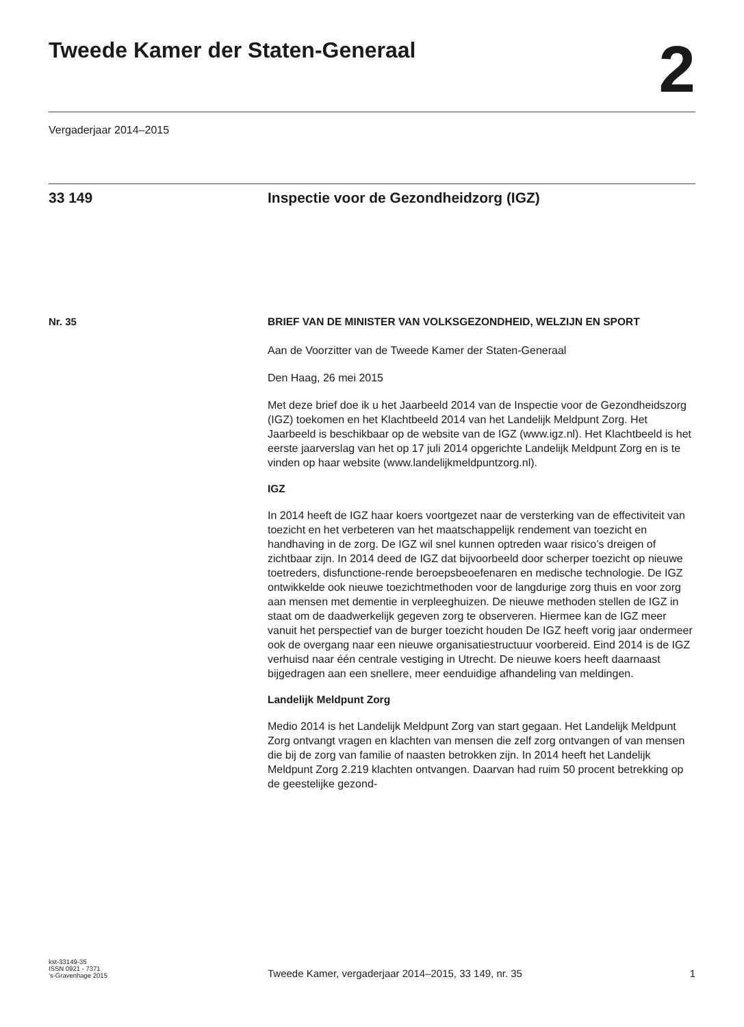Tweede Kamer der Staten-Generaal
2
Vergaderjaar 2014–2015
33 149 Inspectie voor de Gezondheidzorg (IGZ)
Nr. 35 BRIEF VAN DE MINISTER VAN VOLKSGEZONDHEID, WELZIJN EN SPORT
Aan de Voorzitter van de Tweede Kamer der Staten-Generaal
Den Haag, 26 mei 2015
Met deze brief doe ik u het Jaarbeeld 2014 van de Inspectie voor de Gezondheidszorg (IGZ) toekomen en het Klachtbeeld 2014 van het Landelijk Meldpunt Zorg. Het Jaarbeeld is beschikbaar op de website van de IGZ (www.igz.nl). Het Klachtbeeld is het eerste jaarverslag van het op 17 juli 2014 opgerichte Landelijk Meldpunt Zorg en is te vinden op haar website (www.landelijkmeldpuntzorg.nl).
IGZ
In 2014 heeft de IGZ haar koers voortgezet naar de versterking van de effectiviteit van toezicht en het verbeteren van het maatschappelijk rendement van toezicht en handhaving in de zorg. De IGZ wil snel kunnen optreden waar risico’s dreigen of zichtbaar zijn. In 2014 deed de IGZ dat bijvoorbeeld door scherper toezicht op nieuwe toetreders, disfunctione-rende beroepsbeoefenaren en medische technologie. De IGZ ontwikkelde ook nieuwe toezichtmethoden voor de langdurige zorg thuis en voor zorg aan mensen met dementie in verpleeghuizen. De nieuwe methoden stellen de IGZ in staat om de daadwerkelijk gegeven zorg te observeren. Hiermee kan de IGZ meer vanuit het perspectief van de burger toezicht houden De IGZ heeft vorig jaar ondermeer ook de overgang naar een nieuwe organisatiestructuur voorbereid. Eind 2014 is de IGZ verhuisd naar één centrale vestiging in Utrecht. De nieuwe koers heeft daarnaast bijgedragen aan een snellere, meer eenduidige afhandeling van meldingen.
Landelijk Meldpunt Zorg
Medio 2014 is het Landelijk Meldpunt Zorg van start gegaan. Het Landelijk Meldpunt Zorg ontvangt vragen en klachten van mensen die zelf zorg ontvangen of van mensen die bij de zorg van familie of naasten betrokken zijn. In 2014 heeft het Landelijk Meldpunt Zorg 2.219 klachten ontvangen. Daarvan had ruim 50 procent betrekking op de geestelijke gezond-
kst-33149-35
ISSN 0921 - 7371
’s-Gravenhage 2015
Tweede Kamer, vergaderjaar 2014–2015, 33 149, nr. 35
1